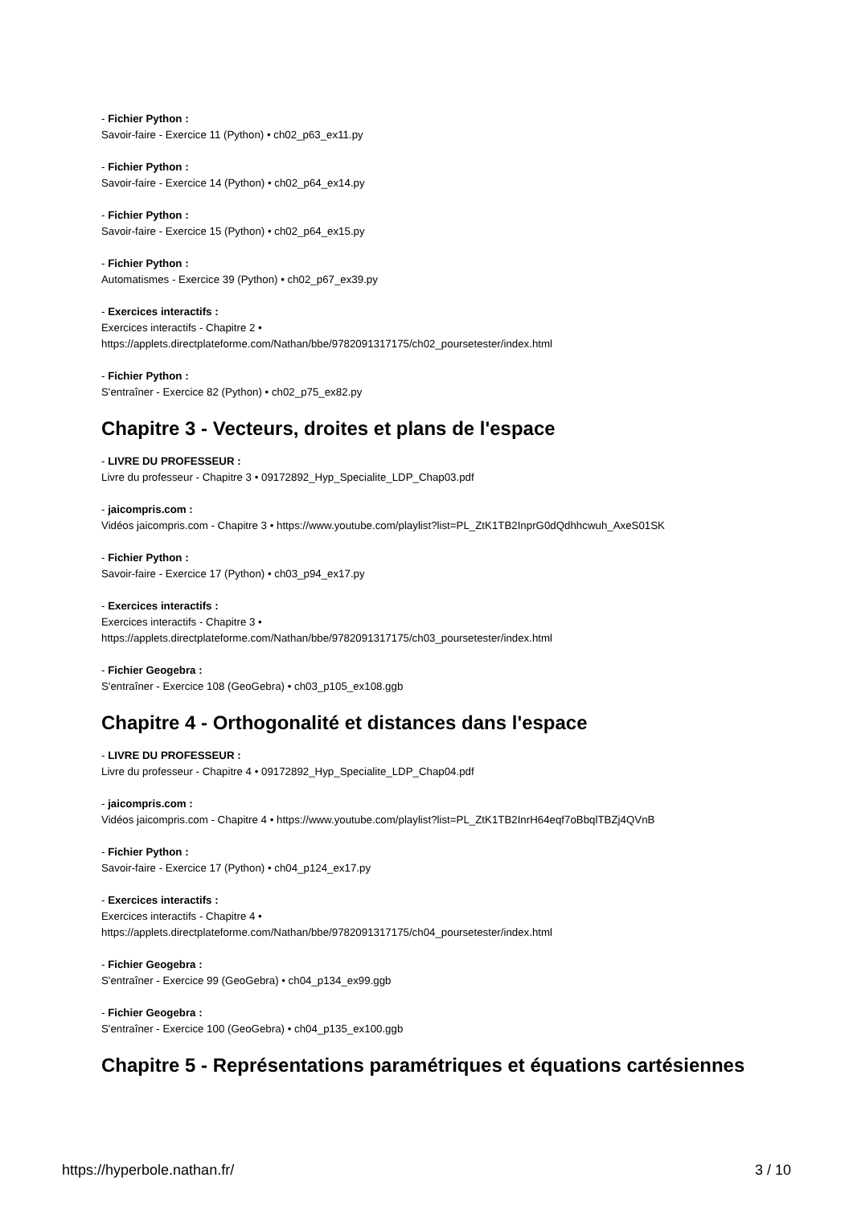- Fichier Python :
Savoir-faire - Exercice 11 (Python) • ch02_p63_ex11.py
- Fichier Python :
Savoir-faire - Exercice 14 (Python) • ch02_p64_ex14.py
- Fichier Python :
Savoir-faire - Exercice 15 (Python) • ch02_p64_ex15.py
- Fichier Python :
Automatismes - Exercice 39 (Python) • ch02_p67_ex39.py
- Exercices interactifs :
Exercices interactifs - Chapitre 2 •
https://applets.directplateforme.com/Nathan/bbe/9782091317175/ch02_poursetester/index.html
- Fichier Python :
S'entraîner - Exercice 82 (Python) • ch02_p75_ex82.py
Chapitre 3 - Vecteurs, droites et plans de l'espace
- LIVRE DU PROFESSEUR :
Livre du professeur - Chapitre 3 • 09172892_Hyp_Specialite_LDP_Chap03.pdf
- jaicompris.com :
Vidéos jaicompris.com - Chapitre 3 • https://www.youtube.com/playlist?list=PL_ZtK1TB2InprG0dQdhhcwuh_AxeS01SK
- Fichier Python :
Savoir-faire - Exercice 17 (Python) • ch03_p94_ex17.py
- Exercices interactifs :
Exercices interactifs - Chapitre 3 •
https://applets.directplateforme.com/Nathan/bbe/9782091317175/ch03_poursetester/index.html
- Fichier Geogebra :
S'entraîner - Exercice 108 (GeoGebra) • ch03_p105_ex108.ggb
Chapitre 4 - Orthogonalité et distances dans l'espace
- LIVRE DU PROFESSEUR :
Livre du professeur - Chapitre 4 • 09172892_Hyp_Specialite_LDP_Chap04.pdf
- jaicompris.com :
Vidéos jaicompris.com - Chapitre 4 • https://www.youtube.com/playlist?list=PL_ZtK1TB2InrH64eqf7oBbqlTBZj4QVnB
- Fichier Python :
Savoir-faire - Exercice 17 (Python) • ch04_p124_ex17.py
- Exercices interactifs :
Exercices interactifs - Chapitre 4 •
https://applets.directplateforme.com/Nathan/bbe/9782091317175/ch04_poursetester/index.html
- Fichier Geogebra :
S'entraîner - Exercice 99 (GeoGebra) • ch04_p134_ex99.ggb
- Fichier Geogebra :
S'entraîner - Exercice 100 (GeoGebra) • ch04_p135_ex100.ggb
Chapitre 5 - Représentations paramétriques et équations cartésiennes
https://hyperbole.nathan.fr/ 3 / 10